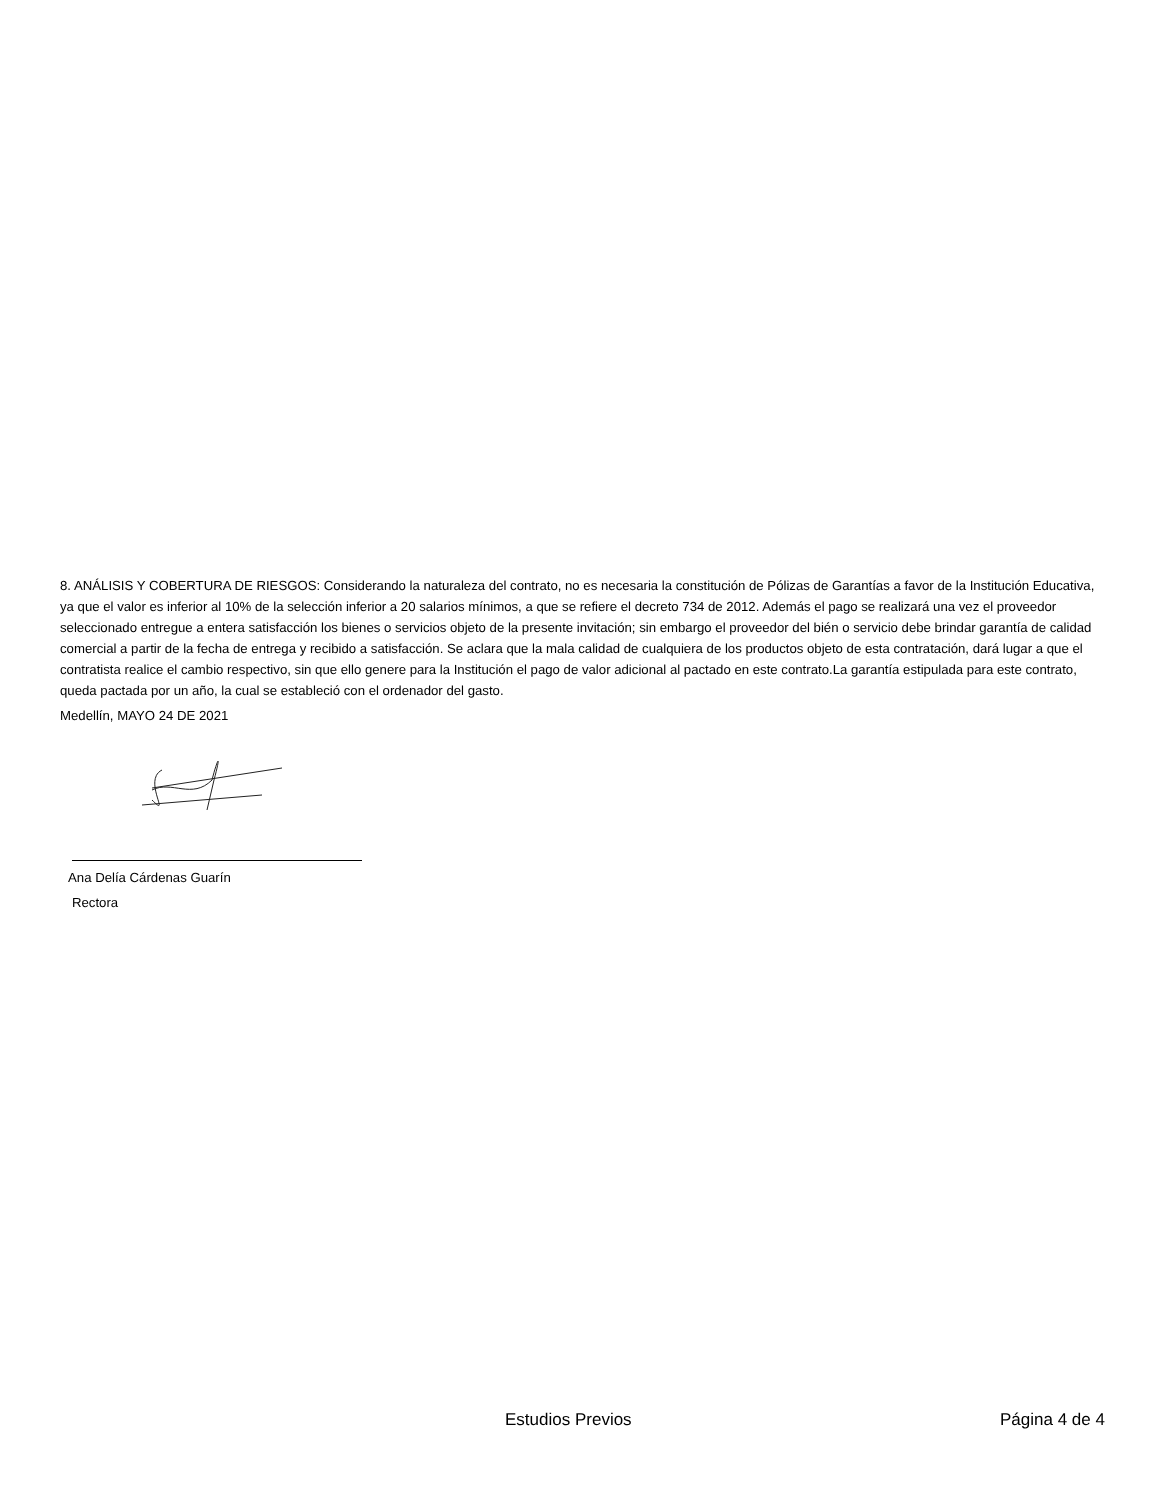8. ANÁLISIS Y COBERTURA DE RIESGOS: Considerando la naturaleza del contrato, no es necesaria la constitución de Pólizas de Garantías a favor de la Institución Educativa, ya que el valor es inferior al 10% de la selección inferior a 20 salarios mínimos, a que se refiere el decreto 734 de 2012. Además el pago se realizará una vez el proveedor seleccionado entregue a entera satisfacción los bienes o servicios objeto de la presente invitación; sin embargo el proveedor del bién o servicio debe brindar garantía de calidad comercial a partir de la fecha de entrega y recibido a satisfacción. Se aclara que la mala calidad de cualquiera de los productos objeto de esta contratación, dará lugar a que el contratista realice el cambio respectivo, sin que ello genere para la Institución el pago de valor adicional al pactado en este contrato.La garantía estipulada para este contrato, queda pactada por un año, la cual se estableció con el ordenador del gasto.
Medellín, MAYO 24 DE 2021
Ana Delía Cárdenas Guarín
Rectora
Estudios Previos Página 4 de 4